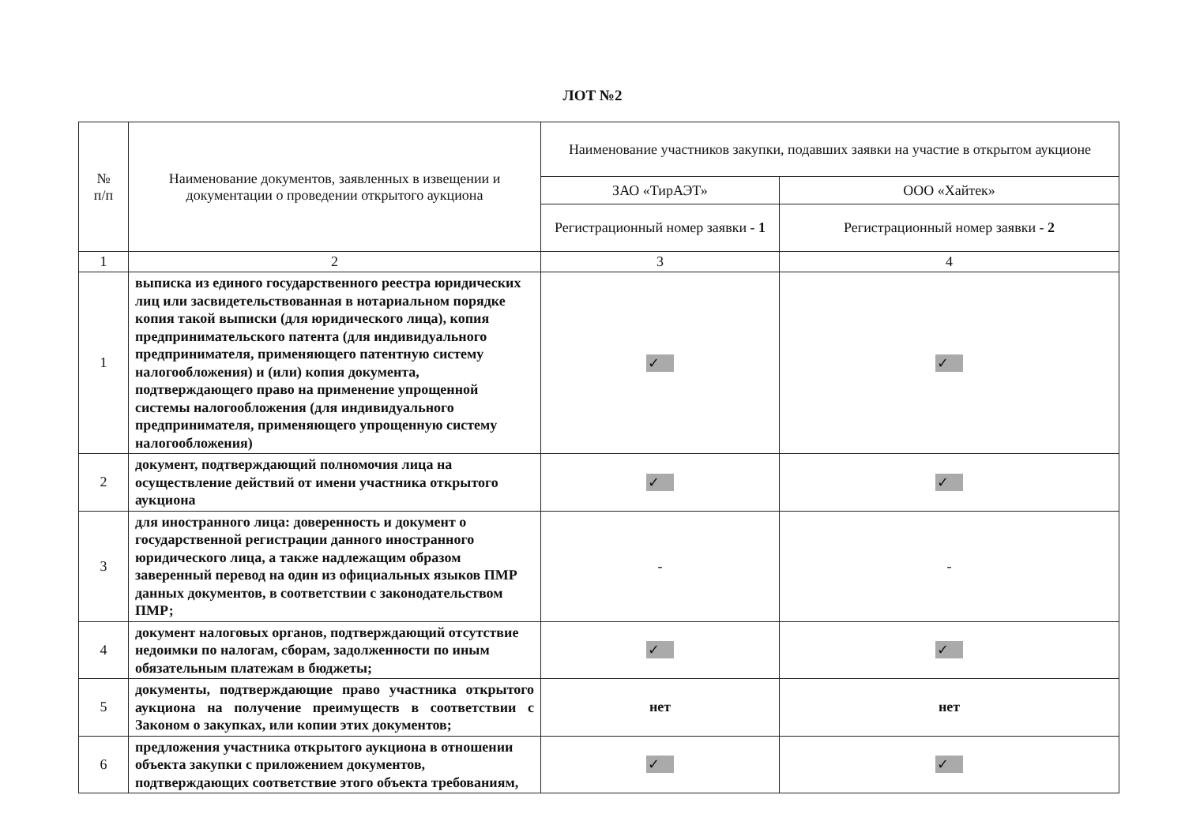ЛОТ №2
| № п/п | Наименование документов, заявленных в извещении и документации о проведении открытого аукциона | Наименование участников закупки, подавших заявки на участие в открытом аукционе | |
| --- | --- | --- | --- |
| | | ЗАО «ТирАЭТ» | ООО «Хайтек» |
| | | Регистрационный номер заявки - 1 | Регистрационный номер заявки - 2 |
| 1 | 2 | 3 | 4 |
| 1 | выписка из единого государственного реестра юридических лиц или засвидетельствованная в нотариальном порядке копия такой выписки (для юридического лица), копия предпринимательского патента (для индивидуального предпринимателя, применяющего патентную систему налогообложения) и (или) копия документа, подтверждающего право на применение упрощенной системы налогообложения (для индивидуального предпринимателя, применяющего упрощенную систему налогообложения) | ✓ | ✓ |
| 2 | документ, подтверждающий полномочия лица на осуществление действий от имени участника открытого аукциона | ✓ | ✓ |
| 3 | для иностранного лица: доверенность и документ о государственной регистрации данного иностранного юридического лица, а также надлежащим образом заверенный перевод на один из официальных языков ПМР данных документов, в соответствии с законодательством ПМР; | - | - |
| 4 | документ налоговых органов, подтверждающий отсутствие недоимки по налогам, сборам, задолженности по иным обязательным платежам в бюджеты; | ✓ | ✓ |
| 5 | документы, подтверждающие право участника открытого аукциона на получение преимуществ в соответствии с Законом о закупках, или копии этих документов; | нет | нет |
| 6 | предложения участника открытого аукциона в отношении объекта закупки с приложением документов, подтверждающих соответствие этого объекта требованиям, | ✓ | ✓ |